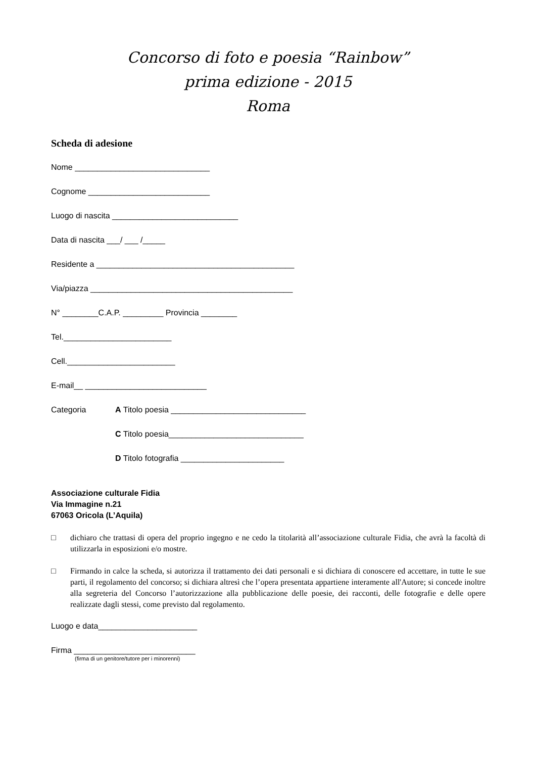Concorso di foto e poesia “Rainbow”
prima edizione - 2015
Roma
Scheda di adesione
Nome ______________________________
Cognome ___________________________
Luogo di nascita ____________________________
Data di nascita ___/ ___ /_____
Residente a ____________________________________________
Via/piazza _____________________________________________
N° ________C.A.P. _________ Provincia ________
Tel.________________________
Cell.________________________
E-mail__ ___________________________
Categoria A Titolo poesia ______________________________
C Titolo poesia______________________________
D Titolo fotografia _______________________
Associazione culturale Fidia
Via Immagine n.21
67063 Oricola (L’Aquila)
□ dichiaro che trattasi di opera del proprio ingegno e ne cedo la titolarità all’associazione culturale Fidia, che avrà la facoltà di utilizzarla in esposizioni e/o mostre.
□ Firmando in calce la scheda, si autorizza il trattamento dei dati personali e si dichiara di conoscere ed accettare, in tutte le sue parti, il regolamento del concorso; si dichiara altresì che l’opera presentata appartiene interamente all'Autore; si concede inoltre alla segreteria del Concorso l’autorizzazione alla pubblicazione delle poesie, dei racconti, delle fotografie e delle opere realizzate dagli stessi, come previsto dal regolamento.
Luogo e data______________________
Firma ___________________________
(firma di un genitore/tutore per i minorenni)